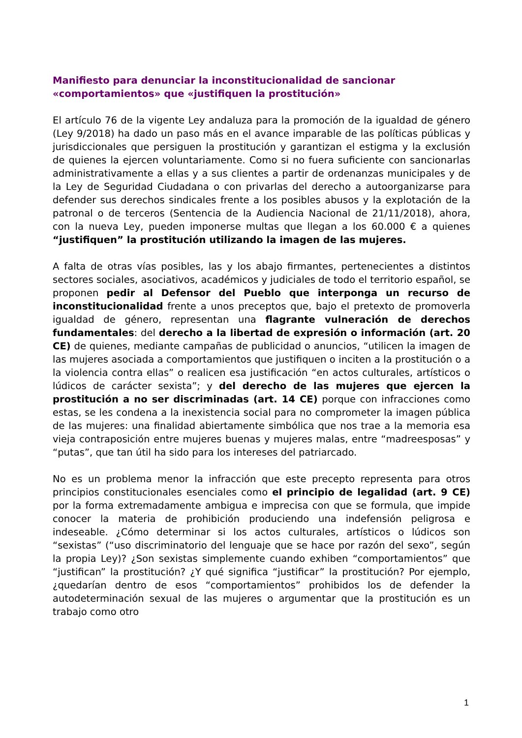Manifiesto para denunciar la inconstitucionalidad de sancionar «comportamientos» que «justifiquen la prostitución»
El artículo 76 de la vigente Ley andaluza para la promoción de la igualdad de género (Ley 9/2018) ha dado un paso más en el avance imparable de las políticas públicas y jurisdiccionales que persiguen la prostitución y garantizan el estigma y la exclusión de quienes la ejercen voluntariamente. Como si no fuera suficiente con sancionarlas administrativamente a ellas y a sus clientes a partir de ordenanzas municipales y de la Ley de Seguridad Ciudadana o con privarlas del derecho a autoorganizarse para defender sus derechos sindicales frente a los posibles abusos y la explotación de la patronal o de terceros (Sentencia de la Audiencia Nacional de 21/11/2018), ahora, con la nueva Ley, pueden imponerse multas que llegan a los 60.000 € a quienes “justifiquen” la prostitución utilizando la imagen de las mujeres.
A falta de otras vías posibles, las y los abajo firmantes, pertenecientes a distintos sectores sociales, asociativos, académicos y judiciales de todo el territorio español, se proponen pedir al Defensor del Pueblo que interponga un recurso de inconstitucionalidad frente a unos preceptos que, bajo el pretexto de promoverla igualdad de género, representan una flagrante vulneración de derechos fundamentales: del derecho a la libertad de expresión o información (art. 20 CE) de quienes, mediante campañas de publicidad o anuncios, “utilicen la imagen de las mujeres asociada a comportamientos que justifiquen o inciten a la prostitución o a la violencia contra ellas” o realicen esa justificación “en actos culturales, artísticos o lúdicos de carácter sexista”; y del derecho de las mujeres que ejercen la prostitución a no ser discriminadas (art. 14 CE) porque con infracciones como estas, se les condena a la inexistencia social para no comprometer la imagen pública de las mujeres: una finalidad abiertamente simbólica que nos trae a la memoria esa vieja contraposición entre mujeres buenas y mujeres malas, entre “madreesposas” y “putas”, que tan útil ha sido para los intereses del patriarcado.
No es un problema menor la infracción que este precepto representa para otros principios constitucionales esenciales como el principio de legalidad (art. 9 CE) por la forma extremadamente ambigua e imprecisa con que se formula, que impide conocer la materia de prohibición produciendo una indefensión peligrosa e indeseable. ¿Cómo determinar si los actos culturales, artísticos o lúdicos son “sexistas” (“uso discriminatorio del lenguaje que se hace por razón del sexo”, según la propia Ley)? ¿Son sexistas simplemente cuando exhiben “comportamientos” que “justifican” la prostitución? ¿Y qué significa “justificar” la prostitución? Por ejemplo, ¿quedarían dentro de esos “comportamientos” prohibidos los de defender la autodeterminación sexual de las mujeres o argumentar que la prostitución es un trabajo como otro
1